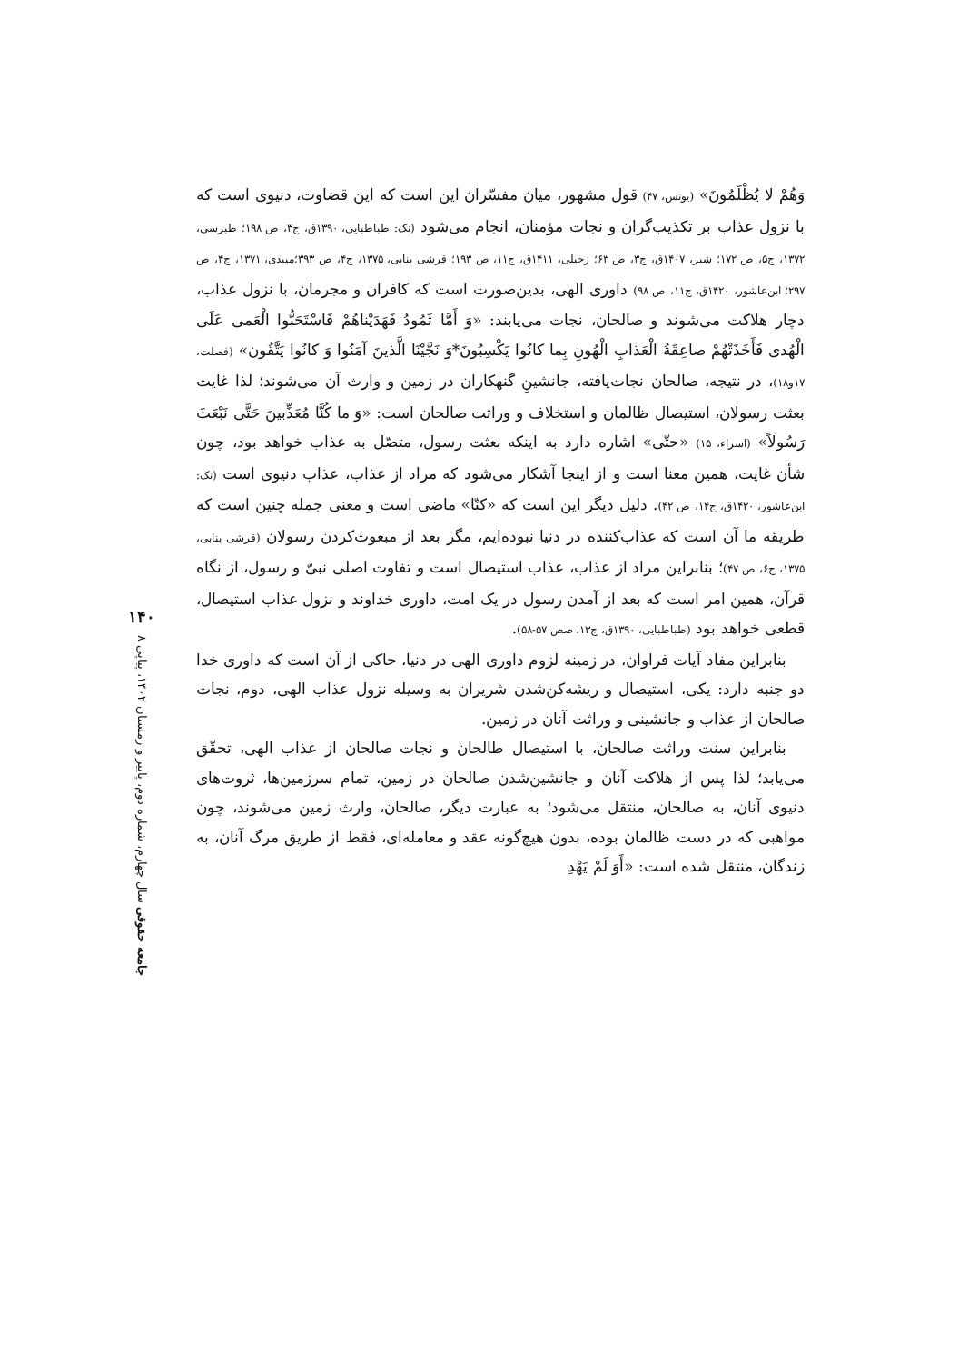وَهُمْ لا يُظْلَمُونَ» (یونس، ۴۷) قول مشهور، میان مفسّران این است که این قضاوت، دنیوی است که با نزول عذاب بر تکذیب‌گران و نجات مؤمنان، انجام می‌شود (نک: طباطبایی، ۱۳۹۰ق، ج۳، ص ۱۹۸؛ طبرسی، ۱۳۷۲، ج۵، ص ۱۷۲؛ شبر، ۱۴۰۷ق، ج۳، ص ۶۳؛ زحیلی، ۱۴۱۱ق، ج۱۱، ص ۱۹۳؛ قرشی بنابی، ۱۳۷۵، ج۴، ص ۳۹۳؛میبدی، ۱۳۷۱، ج۴، ص ۲۹۷؛ ابن‌عاشور، ۱۴۲۰ق، ج۱۱، ص ۹۸) داوری الهی، بدین‌صورت است که کافران و مجرمان، با نزول عذاب، دچار هلاکت می‌شوند و صالحان، نجات می‌یابند: «وَ أَمَّا ثَمُودُ فَهَدَیْناهُمْ فَاسْتَحَبُّوا الْعَمی عَلَی الْهُدی فَأَخَذَتْهُمْ صاعِقَةُ الْعَذابِ الْهُونِ بِما کانُوا یَکْسِبُونَ*وَ نَجَّیْنَا الَّذینَ آمَنُوا وَ کانُوا یَتَّقُون» (فصلت، ۱۷و۱۸)، در نتیجه، صالحان نجات‌یافته، جانشینِ گنهکاران در زمین و وارث آن می‌شوند؛ لذا غایت بعثت رسولان، استیصال ظالمان و استخلاف و وراثت صالحان است: «وَ ما کُنَّا مُعَذِّبینَ حَتَّی نَبْعَثَ رَسُولاً» (اسراء، ۱۵) «حتّی» اشاره دارد به اینکه بعثت رسول، متصّل به عذاب خواهد بود، چون شأن غایت، همین معنا است و از اینجا آشکار می‌شود که مراد از عذاب، عذاب دنیوی است (نک: ابن‌عاشور، ۱۴۲۰ق، ج۱۴، ص ۴۲). دلیل دیگر این است که «کنّا» ماضی است و معنی جمله چنین است که طریقه ما آن است که عذاب‌کننده در دنیا نبوده‌ایم، مگر بعد از مبعوث‌کردن رسولان (قرشی بنابی، ۱۳۷۵، ج۶، ص ۴۷)؛ بنابراین مراد از عذاب، عذاب استیصال است و تفاوت اصلی نبیّ و رسول، از نگاه قرآن، همین امر است که بعد از آمدن رسول در یک امت، داوری خداوند و نزول عذاب استیصال، قطعی خواهد بود (طباطبایی، ۱۳۹۰ق، ج۱۳، صص ۵۷-۵۸).
بنابراین مفاد آیات فراوان، در زمینه لزوم داوری الهی در دنیا، حاکی از آن است که داوری خدا دو جنبه دارد: یکی، استیصال و ریشه‌کن‌شدن شریران به وسیله نزول عذاب الهی، دوم، نجات صالحان از عذاب و جانشینی و وراثت آنان در زمین.
بنابراین سنت وراثت صالحان، با استیصال طالحان و نجات صالحان از عذاب الهی، تحقّق می‌یابد؛ لذا پس از هلاکت آنان و جانشین‌شدن صالحان در زمین، تمام سرزمین‌ها، ثروت‌های دنیوی آنان، به صالحان، منتقل می‌شود؛ به عبارت دیگر، صالحان، وارث زمین می‌شوند، چون مواهبی که در دست ظالمان بوده، بدون هیچ‌گونه عقد و معامله‌ای، فقط از طریق مرگ آنان، به زندگان، منتقل شده است: «أَوَ لَمْ یَهْدِ
۱۴۰
جامعه حقوقی سال چهارم، شماره دوم، پاییز و زمستان ۱۴۰۲، پیاپی ۸